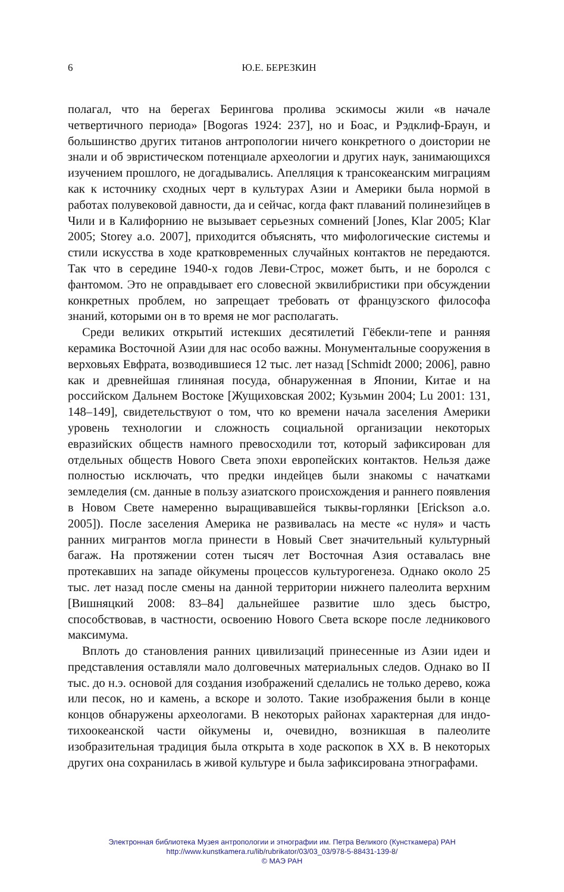6
Ю.Е. БЕРЕЗКИН
полагал, что на берегах Берингова пролива эскимосы жили «в начале четвертичного периода» [Bogoras 1924: 237], но и Боас, и Рэдклиф-Браун, и большинство других титанов антропологии ничего конкретного о доистории не знали и об эвристическом потенциале археологии и других наук, занимающихся изучением прошлого, не догадывались. Апелляция к трансокеанским миграциям как к источнику сходных черт в культурах Азии и Америки была нормой в работах полувековой давности, да и сейчас, когда факт плаваний полинезийцев в Чили и в Калифорнию не вызывает серьезных сомнений [Jones, Klar 2005; Klar 2005; Storey a.o. 2007], приходится объяснять, что мифологические системы и стили искусства в ходе кратковременных случайных контактов не передаются. Так что в середине 1940-х годов Леви-Строс, может быть, и не боролся с фантомом. Это не оправдывает его словесной эквилибристики при обсуждении конкретных проблем, но запрещает требовать от французского философа знаний, которыми он в то время не мог располагать.
Среди великих открытий истекших десятилетий Гёбекли-тепе и ранняя керамика Восточной Азии для нас особо важны. Монументальные сооружения в верховьях Евфрата, возводившиеся 12 тыс. лет назад [Schmidt 2000; 2006], равно как и древнейшая глиняная посуда, обнаруженная в Японии, Китае и на российском Дальнем Востоке [Жущиховская 2002; Кузьмин 2004; Lu 2001: 131, 148–149], свидетельствуют о том, что ко времени начала заселения Америки уровень технологии и сложность социальной организации некоторых евразийских обществ намного превосходили тот, который зафиксирован для отдельных обществ Нового Света эпохи европейских контактов. Нельзя даже полностью исключать, что предки индейцев были знакомы с начатками земледелия (см. данные в пользу азиатского происхождения и раннего появления в Новом Свете намеренно выращивавшейся тыквы-горлянки [Erickson a.o. 2005]). После заселения Америка не развивалась на месте «с нуля» и часть ранних мигрантов могла принести в Новый Свет значительный культурный багаж. На протяжении сотен тысяч лет Восточная Азия оставалась вне протекавших на западе ойкумены процессов культурогенеза. Однако около 25 тыс. лет назад после смены на данной территории нижнего палеолита верхним [Вишняцкий 2008: 83–84] дальнейшее развитие шло здесь быстро, способствовав, в частности, освоению Нового Света вскоре после ледникового максимума.
Вплоть до становления ранних цивилизаций принесенные из Азии идеи и представления оставляли мало долговечных материальных следов. Однако во II тыс. до н.э. основой для создания изображений сделались не только дерево, кожа или песок, но и камень, а вскоре и золото. Такие изображения были в конце концов обнаружены археологами. В некоторых районах характерная для индо-тихоокеанской части ойкумены и, очевидно, возникшая в палеолите изобразительная традиция была открыта в ходе раскопок в XX в. В некоторых других она сохранилась в живой культуре и была зафиксирована этнографами.
Электронная библиотека Музея антропологии и этнографии им. Петра Великого (Кунсткамера) РАН
http://www.kunstkamera.ru/lib/rubrikator/03/03_03/978-5-88431-139-8/
© МАЭ РАН